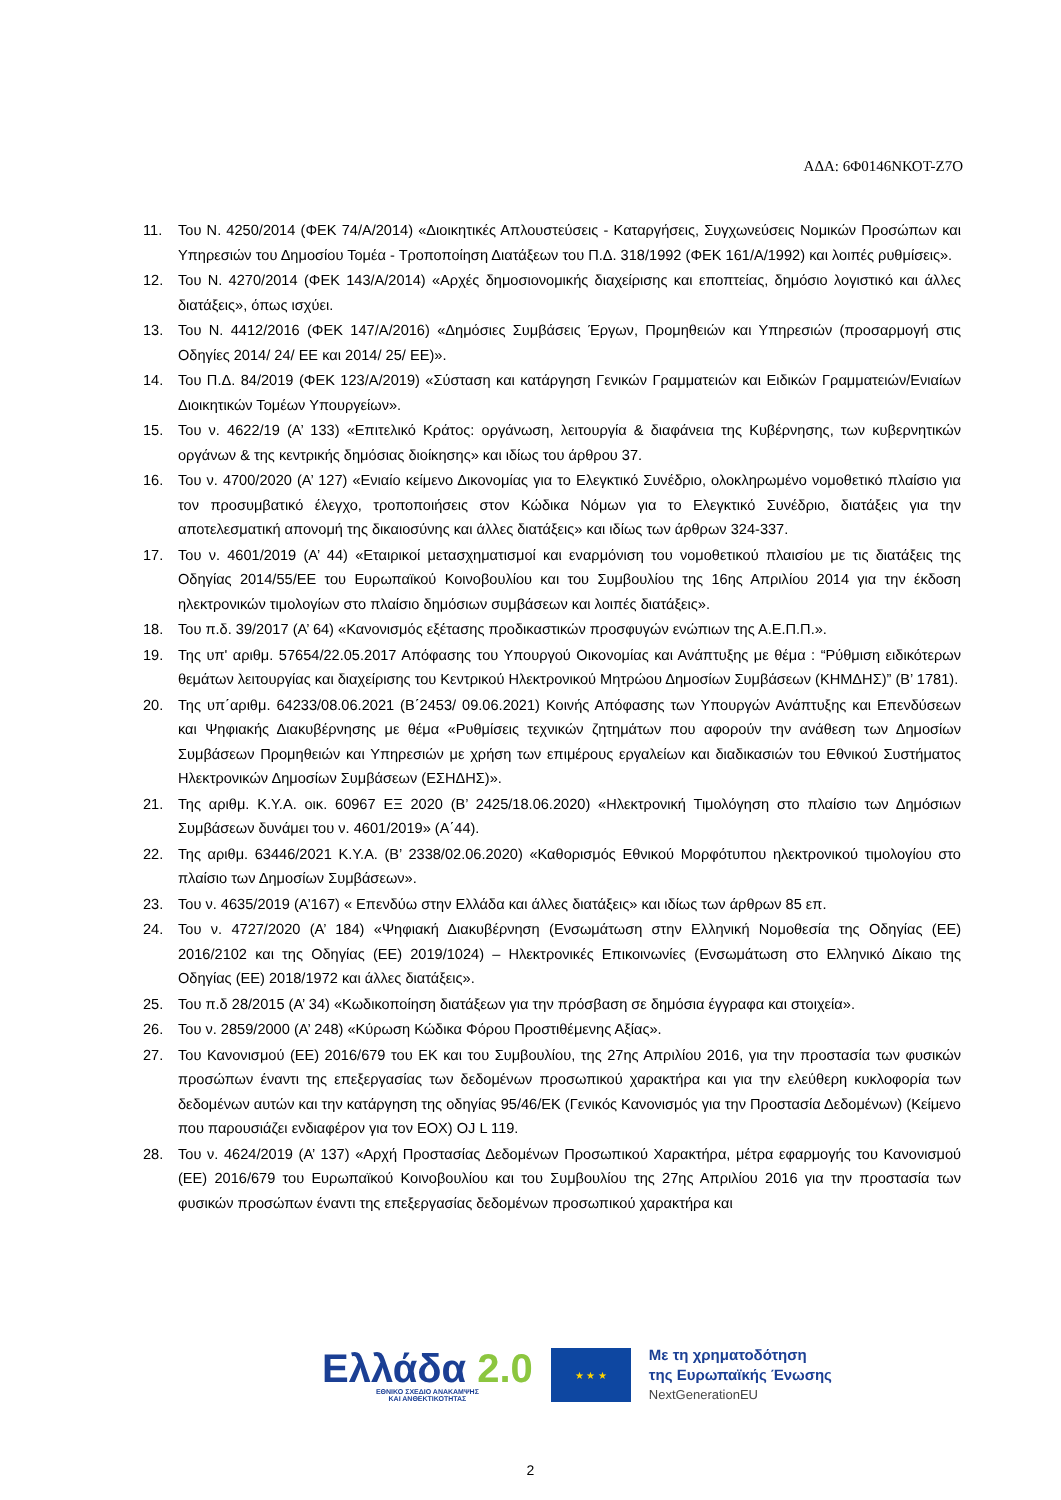ΑΔΑ: 6Φ0146ΝΚΟΤ-Ζ7Ο
11. Του Ν. 4250/2014 (ΦΕΚ 74/Α/2014) «Διοικητικές Απλουστεύσεις - Καταργήσεις, Συγχωνεύσεις Νομικών Προσώπων και Υπηρεσιών του Δημοσίου Τομέα - Τροποποίηση Διατάξεων του Π.Δ. 318/1992 (ΦΕΚ 161/Α/1992) και λοιπές ρυθμίσεις».
12. Του Ν. 4270/2014 (ΦΕΚ 143/Α/2014) «Αρχές δημοσιονομικής διαχείρισης και εποπτείας, δημόσιο λογιστικό και άλλες διατάξεις», όπως ισχύει.
13. Του Ν. 4412/2016 (ΦΕΚ 147/Α/2016) «Δημόσιες Συμβάσεις Έργων, Προμηθειών και Υπηρεσιών (προσαρμογή στις Οδηγίες 2014/ 24/ ΕΕ και 2014/ 25/ ΕΕ)».
14. Του Π.Δ. 84/2019 (ΦΕΚ 123/Α/2019) «Σύσταση και κατάργηση Γενικών Γραμματειών και Ειδικών Γραμματειών/Ενιαίων Διοικητικών Τομέων Υπουργείων».
15. Του ν. 4622/19 (Α’ 133) «Επιτελικό Κράτος: οργάνωση, λειτουργία & διαφάνεια της Κυβέρνησης, των κυβερνητικών οργάνων & της κεντρικής δημόσιας διοίκησης» και ιδίως του άρθρου 37.
16. Του ν. 4700/2020 (Α’ 127) «Ενιαίο κείμενο Δικονομίας για το Ελεγκτικό Συνέδριο, ολοκληρωμένο νομοθετικό πλαίσιο για τον προσυμβατικό έλεγχο, τροποποιήσεις στον Κώδικα Νόμων για το Ελεγκτικό Συνέδριο, διατάξεις για την αποτελεσματική απονομή της δικαιοσύνης και άλλες διατάξεις» και ιδίως των άρθρων 324-337.
17. Του ν. 4601/2019 (Α’ 44) «Εταιρικοί μετασχηματισμοί και εναρμόνιση του νομοθετικού πλαισίου με τις διατάξεις της Οδηγίας 2014/55/ΕΕ του Ευρωπαϊκού Κοινοβουλίου και του Συμβουλίου της 16ης Απριλίου 2014 για την έκδοση ηλεκτρονικών τιμολογίων στο πλαίσιο δημόσιων συμβάσεων και λοιπές διατάξεις».
18. Του π.δ. 39/2017 (Α’ 64) «Κανονισμός εξέτασης προδικαστικών προσφυγών ενώπιων της Α.Ε.Π.Π.».
19. Της υπ' αριθμ. 57654/22.05.2017 Απόφασης του Υπουργού Οικονομίας και Ανάπτυξης με θέμα : “Ρύθμιση ειδικότερων θεμάτων λειτουργίας και διαχείρισης του Κεντρικού Ηλεκτρονικού Μητρώου Δημοσίων Συμβάσεων (ΚΗΜΔΗΣ)” (Β’ 1781).
20. Της υπ΄αριθμ. 64233/08.06.2021 (Β΄2453/ 09.06.2021) Κοινής Απόφασης των Υπουργών Ανάπτυξης και Επενδύσεων και Ψηφιακής Διακυβέρνησης με θέμα «Ρυθμίσεις τεχνικών ζητημάτων που αφορούν την ανάθεση των Δημοσίων Συμβάσεων Προμηθειών και Υπηρεσιών με χρήση των επιμέρους εργαλείων και διαδικασιών του Εθνικού Συστήματος Ηλεκτρονικών Δημοσίων Συμβάσεων (ΕΣΗΔΗΣ)».
21. Της αριθμ. Κ.Υ.Α. οικ. 60967 ΕΞ 2020 (Β’ 2425/18.06.2020) «Ηλεκτρονική Τιμολόγηση στο πλαίσιο των Δημόσιων Συμβάσεων δυνάμει του ν. 4601/2019» (Α΄44).
22. Της αριθμ. 63446/2021 Κ.Υ.Α. (Β’ 2338/02.06.2020) «Καθορισμός Εθνικού Μορφότυπου ηλεκτρονικού τιμολογίου στο πλαίσιο των Δημοσίων Συμβάσεων».
23. Του ν. 4635/2019 (Α’167) « Επενδύω στην Ελλάδα και άλλες διατάξεις» και ιδίως των άρθρων 85 επ.
24. Του ν. 4727/2020 (Α’ 184) «Ψηφιακή Διακυβέρνηση (Ενσωμάτωση στην Ελληνική Νομοθεσία της Οδηγίας (ΕΕ) 2016/2102 και της Οδηγίας (ΕΕ) 2019/1024) – Ηλεκτρονικές Επικοινωνίες (Ενσωμάτωση στο Ελληνικό Δίκαιο της Οδηγίας (ΕΕ) 2018/1972 και άλλες διατάξεις».
25. Του π.δ 28/2015 (Α’ 34) «Κωδικοποίηση διατάξεων για την πρόσβαση σε δημόσια έγγραφα και στοιχεία».
26. Του ν. 2859/2000 (Α’ 248) «Κύρωση Κώδικα Φόρου Προστιθέμενης Αξίας».
27. Του Κανονισμού (ΕΕ) 2016/679 του ΕΚ και του Συμβουλίου, της 27ης Απριλίου 2016, για την προστασία των φυσικών προσώπων έναντι της επεξεργασίας των δεδομένων προσωπικού χαρακτήρα και για την ελεύθερη κυκλοφορία των δεδομένων αυτών και την κατάργηση της οδηγίας 95/46/ΕΚ (Γενικός Κανονισμός για την Προστασία Δεδομένων) (Κείμενο που παρουσιάζει ενδιαφέρον για τον ΕΟΧ) OJ L 119.
28. Του ν. 4624/2019 (Α’ 137) «Αρχή Προστασίας Δεδομένων Προσωπικού Χαρακτήρα, μέτρα εφαρμογής του Κανονισμού (ΕΕ) 2016/679 του Ευρωπαϊκού Κοινοβουλίου και του Συμβουλίου της 27ης Απριλίου 2016 για την προστασία των φυσικών προσώπων έναντι της επεξεργασίας δεδομένων προσωπικού χαρακτήρα και
Ελλάδα 2.0
ΕΘΝΙΚΟ ΣΧΕΔΙΟ ΑΝΑΚΑΜΨΗΣ
ΚΑΙ ΑΝΘΕΚΤΙΚΟΤΗΤΑΣ
★ ★ ★
Με τη χρηματοδότηση
της Ευρωπαϊκής Ένωσης
NextGenerationEU
2